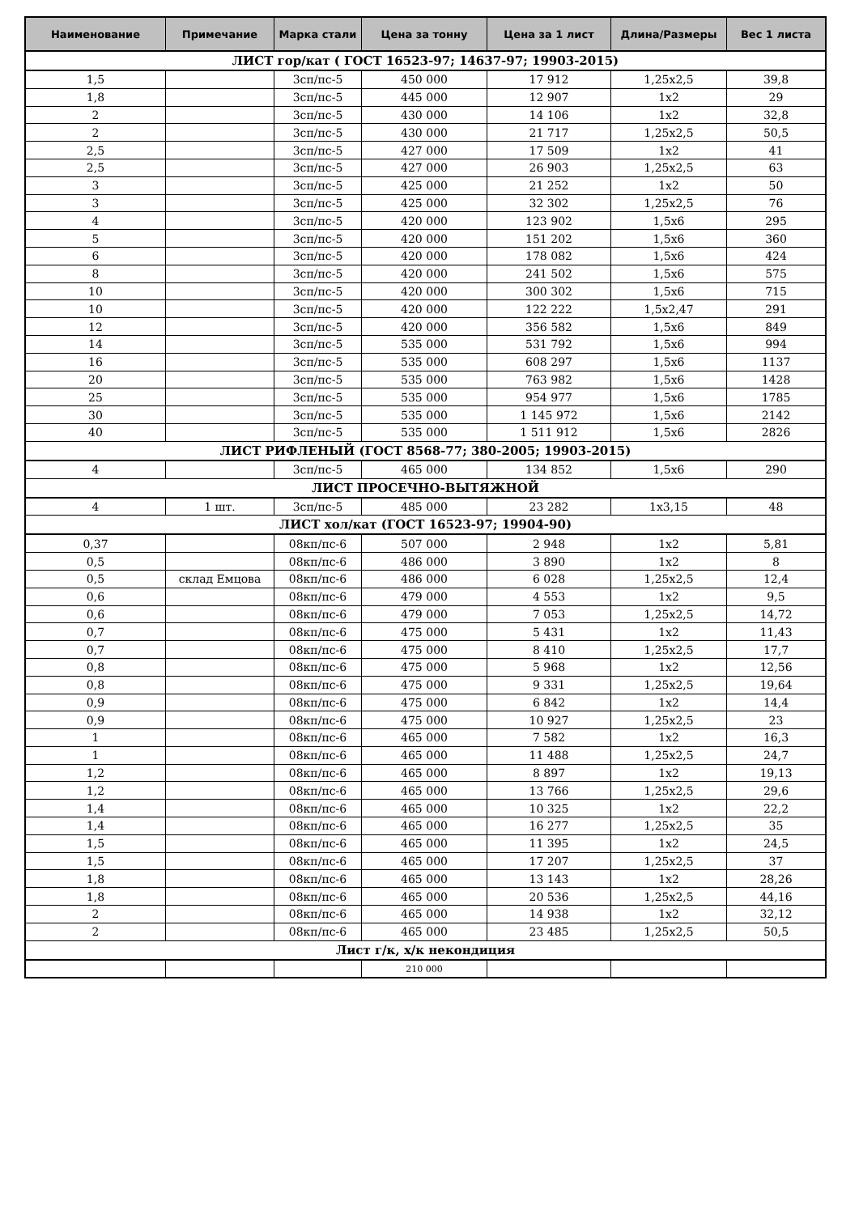| Наименование | Примечание | Марка стали | Цена за тонну | Цена за 1 лист | Длина/Размеры | Вес 1 листа |
| --- | --- | --- | --- | --- | --- | --- |
| ЛИСТ гор/кат ( ГОСТ 16523-97; 14637-97; 19903-2015) | | | | | | |
| 1,5 | | 3сп/пс-5 | 450 000 | 17 912 | 1,25x2,5 | 39,8 |
| 1,8 | | 3сп/пс-5 | 445 000 | 12 907 | 1x2 | 29 |
| 2 | | 3сп/пс-5 | 430 000 | 14 106 | 1x2 | 32,8 |
| 2 | | 3сп/пс-5 | 430 000 | 21 717 | 1,25x2,5 | 50,5 |
| 2,5 | | 3сп/пс-5 | 427 000 | 17 509 | 1x2 | 41 |
| 2,5 | | 3сп/пс-5 | 427 000 | 26 903 | 1,25x2,5 | 63 |
| 3 | | 3сп/пс-5 | 425 000 | 21 252 | 1x2 | 50 |
| 3 | | 3сп/пс-5 | 425 000 | 32 302 | 1,25x2,5 | 76 |
| 4 | | 3сп/пс-5 | 420 000 | 123 902 | 1,5x6 | 295 |
| 5 | | 3сп/пс-5 | 420 000 | 151 202 | 1,5x6 | 360 |
| 6 | | 3сп/пс-5 | 420 000 | 178 082 | 1,5x6 | 424 |
| 8 | | 3сп/пс-5 | 420 000 | 241 502 | 1,5x6 | 575 |
| 10 | | 3сп/пс-5 | 420 000 | 300 302 | 1,5x6 | 715 |
| 10 | | 3сп/пс-5 | 420 000 | 122 222 | 1,5x2,47 | 291 |
| 12 | | 3сп/пс-5 | 420 000 | 356 582 | 1,5x6 | 849 |
| 14 | | 3сп/пс-5 | 535 000 | 531 792 | 1,5x6 | 994 |
| 16 | | 3сп/пс-5 | 535 000 | 608 297 | 1,5x6 | 1137 |
| 20 | | 3сп/пс-5 | 535 000 | 763 982 | 1,5x6 | 1428 |
| 25 | | 3сп/пс-5 | 535 000 | 954 977 | 1,5x6 | 1785 |
| 30 | | 3сп/пс-5 | 535 000 | 1 145 972 | 1,5x6 | 2142 |
| 40 | | 3сп/пс-5 | 535 000 | 1 511 912 | 1,5x6 | 2826 |
| ЛИСТ РИФЛЕНЫЙ (ГОСТ 8568-77; 380-2005; 19903-2015) | | | | | | |
| 4 | | 3сп/пс-5 | 465 000 | 134 852 | 1,5x6 | 290 |
| ЛИСТ ПРОСЕЧНО-ВЫТЯЖНОЙ | | | | | | |
| 4 | 1 шт. | 3сп/пс-5 | 485 000 | 23 282 | 1x3,15 | 48 |
| ЛИСТ хол/кат (ГОСТ 16523-97; 19904-90) | | | | | | |
| 0,37 | | 08кп/пс-6 | 507 000 | 2 948 | 1x2 | 5,81 |
| 0,5 | | 08кп/пс-6 | 486 000 | 3 890 | 1x2 | 8 |
| 0,5 | склад Емцова | 08кп/пс-6 | 486 000 | 6 028 | 1,25x2,5 | 12,4 |
| 0,6 | | 08кп/пс-6 | 479 000 | 4 553 | 1x2 | 9,5 |
| 0,6 | | 08кп/пс-6 | 479 000 | 7 053 | 1,25x2,5 | 14,72 |
| 0,7 | | 08кп/пс-6 | 475 000 | 5 431 | 1x2 | 11,43 |
| 0,7 | | 08кп/пс-6 | 475 000 | 8 410 | 1,25x2,5 | 17,7 |
| 0,8 | | 08кп/пс-6 | 475 000 | 5 968 | 1x2 | 12,56 |
| 0,8 | | 08кп/пс-6 | 475 000 | 9 331 | 1,25x2,5 | 19,64 |
| 0,9 | | 08кп/пс-6 | 475 000 | 6 842 | 1x2 | 14,4 |
| 0,9 | | 08кп/пс-6 | 475 000 | 10 927 | 1,25x2,5 | 23 |
| 1 | | 08кп/пс-6 | 465 000 | 7 582 | 1x2 | 16,3 |
| 1 | | 08кп/пс-6 | 465 000 | 11 488 | 1,25x2,5 | 24,7 |
| 1,2 | | 08кп/пс-6 | 465 000 | 8 897 | 1x2 | 19,13 |
| 1,2 | | 08кп/пс-6 | 465 000 | 13 766 | 1,25x2,5 | 29,6 |
| 1,4 | | 08кп/пс-6 | 465 000 | 10 325 | 1x2 | 22,2 |
| 1,4 | | 08кп/пс-6 | 465 000 | 16 277 | 1,25x2,5 | 35 |
| 1,5 | | 08кп/пс-6 | 465 000 | 11 395 | 1x2 | 24,5 |
| 1,5 | | 08кп/пс-6 | 465 000 | 17 207 | 1,25x2,5 | 37 |
| 1,8 | | 08кп/пс-6 | 465 000 | 13 143 | 1x2 | 28,26 |
| 1,8 | | 08кп/пс-6 | 465 000 | 20 536 | 1,25x2,5 | 44,16 |
| 2 | | 08кп/пс-6 | 465 000 | 14 938 | 1x2 | 32,12 |
| 2 | | 08кп/пс-6 | 465 000 | 23 485 | 1,25x2,5 | 50,5 |
| Лист г/к, х/к некондиция | | | | | | |
| | | | 210 000 | | | |